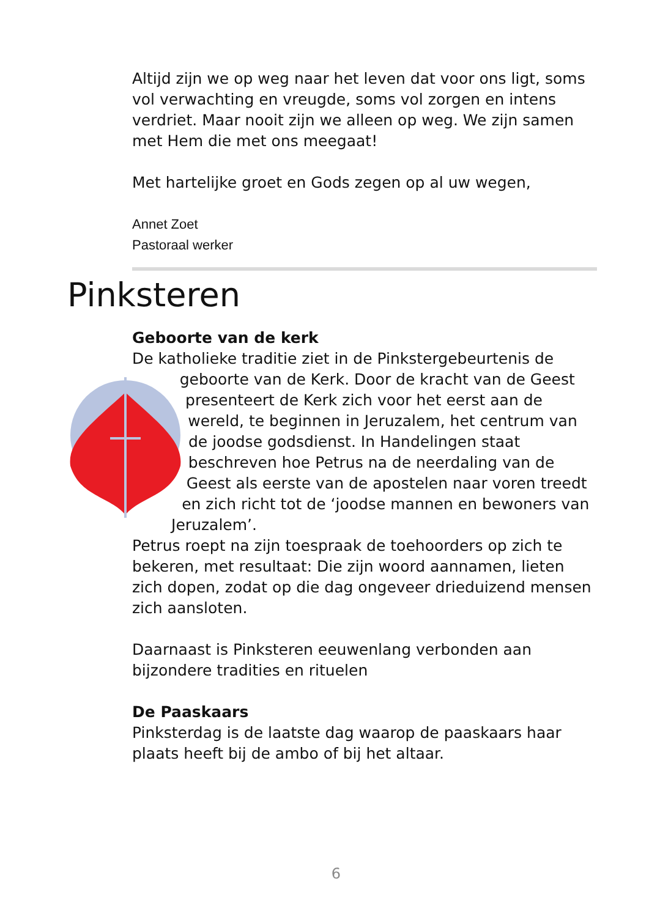Altijd zijn we op weg naar het leven dat voor ons ligt, soms vol verwachting en vreugde, soms vol zorgen en intens verdriet. Maar nooit zijn we alleen op weg. We zijn samen met Hem die met ons meegaat!
Met hartelijke groet en Gods zegen op al uw wegen,
Annet Zoet
Pastoraal werker
Pinksteren
Geboorte van de kerk
De katholieke traditie ziet in de Pinkstergebeurtenis de geboorte van de Kerk. Door de kracht van de Geest presenteert de Kerk zich voor het eerst aan de wereld, te beginnen in Jeruzalem, het centrum van de joodse godsdienst. In Handelingen staat beschreven hoe Petrus na de neerdaling van de Geest als eerste van de apostelen naar voren treedt en zich richt tot de ‘joodse mannen en bewoners van Jeruzalem’.
Petrus roept na zijn toespraak de toehoorders op zich te bekeren, met resultaat: Die zijn woord aannamen, lieten zich dopen, zodat op die dag ongeveer drieduizend mensen zich aansloten.
Daarnaast is Pinksteren eeuwenlang verbonden aan bijzondere tradities en rituelen
De Paaskaars
Pinksterdag is de laatste dag waarop de paaskaars haar plaats heeft bij de ambo of bij het altaar.
6